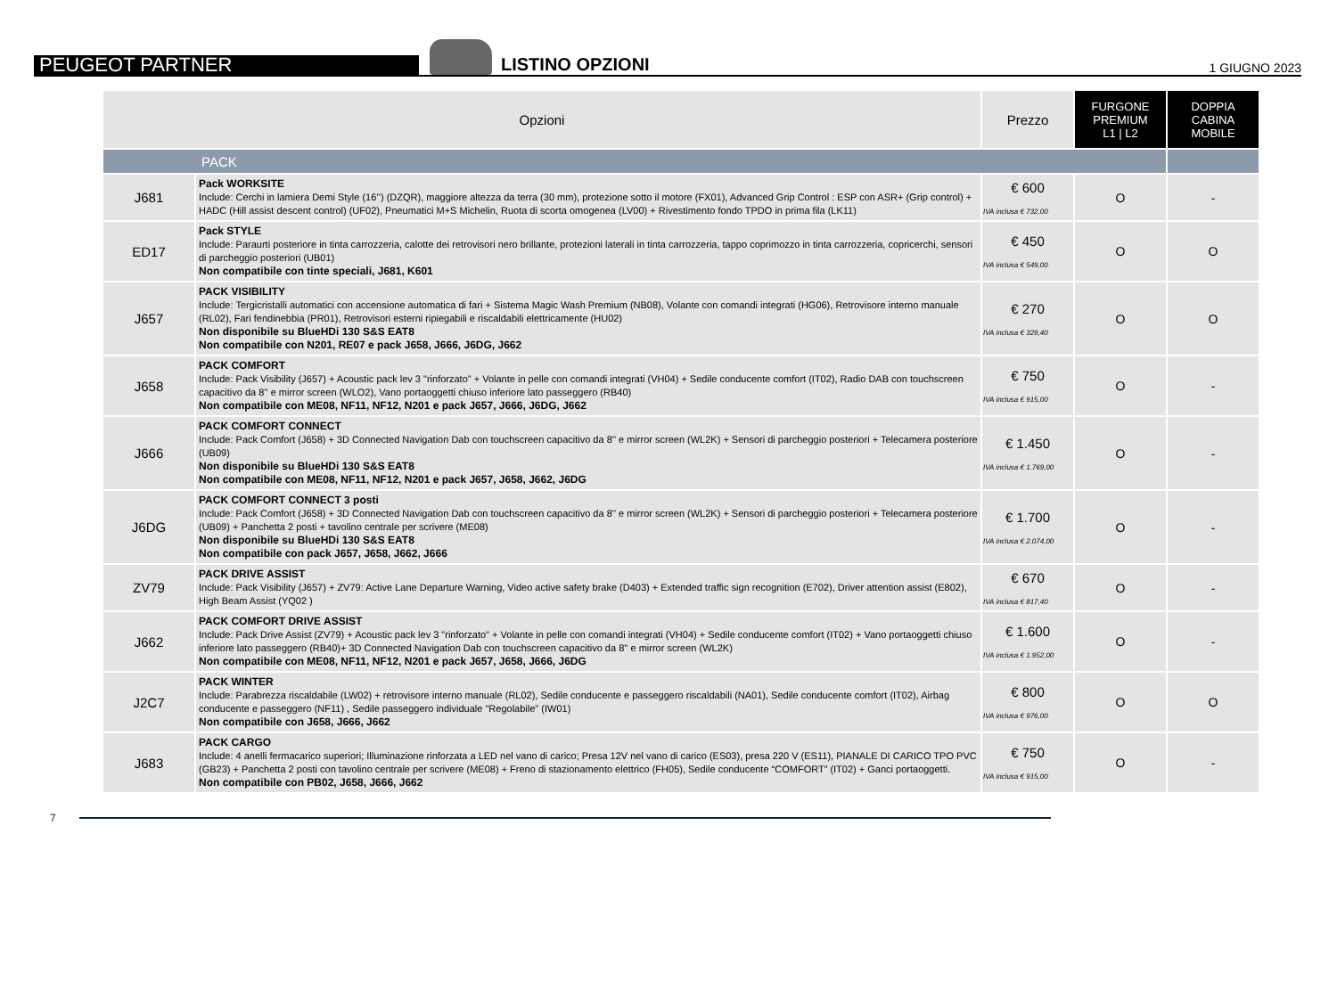PEUGEOT PARTNER
LISTINO OPZIONI
1 GIUGNO 2023
| Opzioni | | Prezzo | FURGONE PREMIUM L1 / L2 | DOPPIA CABINA MOBILE |
| --- | --- | --- | --- | --- |
| PACK | | | | |
| J681 | Pack WORKSITE Include: Cerchi in lamiera Demi Style (16’’) (DZQR), maggiore altezza da terra (30 mm), protezione sotto il motore (FX01), Advanced Grip Control : ESP con ASR+ (Grip control) + HADC (Hill assist descent control) (UF02), Pneumatici M+S Michelin, Ruota di scorta omogenea (LV00) + Rivestimento fondo TPDO in prima fila (LK11) | € 600 IVA inclusa € 732,00 | O | - |
| ED17 | Pack STYLE Include: Paraurti posteriore in tinta carrozzeria, calotte dei retrovisori nero brillante, protezioni laterali in tinta carrozzeria, tappo coprimozzo in tinta carrozzeria, copricerchi, sensori di parcheggio posteriori (UB01) Non compatibile con tinte speciali, J681, K601 | € 450 IVA inclusa € 549,00 | O | O |
| J657 | PACK VISIBILITY Include: Tergicristalli automatici con accensione automatica di fari + Sistema Magic Wash Premium (NB08), Volante con comandi integrati (HG06), Retrovisore interno manuale (RL02), Fari fendinebbia (PR01), Retrovisori esterni ripiegabili e riscaldabili elettricamente (HU02) Non disponibile su BlueHDi 130 S&S EAT8 Non compatibile con N201, RE07 e pack J658, J666, J6DG, J662 | € 270 IVA inclusa € 329,40 | O | O |
| J658 | PACK COMFORT Include: Pack Visibility (J657) + Acoustic pack lev 3 "rinforzato" + Volante in pelle con comandi integrati (VH04) + Sedile conducente comfort (IT02), Radio DAB con touchscreen capacitivo da 8'' e mirror screen (WLO2), Vano portaoggetti chiuso inferiore lato passeggero (RB40) Non compatibile con ME08, NF11, NF12, N201 e pack J657, J666, J6DG, J662 | € 750 IVA inclusa € 915,00 | O | - |
| J666 | PACK COMFORT CONNECT Include: Pack Comfort (J658) + 3D Connected Navigation Dab con touchscreen capacitivo da 8'' e mirror screen (WL2K) + Sensori di parcheggio posteriori + Telecamera posteriore (UB09) Non disponibile su BlueHDi 130 S&S EAT8 Non compatibile con ME08, NF11, NF12, N201 e pack J657, J658, J662, J6DG | € 1.450 IVA inclusa € 1.769,00 | O | - |
| J6DG | PACK COMFORT CONNECT 3 posti Include: Pack Comfort (J658) + 3D Connected Navigation Dab con touchscreen capacitivo da 8'' e mirror screen (WL2K) + Sensori di parcheggio posteriori + Telecamera posteriore (UB09) + Panchetta 2 posti + tavolino centrale per scrivere (ME08) Non disponibile su BlueHDi 130 S&S EAT8 Non compatibile con pack J657, J658, J662, J666 | € 1.700 IVA inclusa € 2.074,00 | O | - |
| ZV79 | PACK DRIVE ASSIST Include: Pack Visibility (J657) + ZV79: Active Lane Departure Warning, Video active safety brake (D403) + Extended traffic sign recognition (E702), Driver attention assist (E802), High Beam Assist (YQ02 ) | € 670 IVA inclusa € 817,40 | O | - |
| J662 | PACK COMFORT DRIVE ASSIST Include: Pack Drive Assist (ZV79) + Acoustic pack lev 3 "rinforzato" + Volante in pelle con comandi integrati (VH04) + Sedile conducente comfort (IT02) + Vano portaoggetti chiuso inferiore lato passeggero (RB40)+ 3D Connected Navigation Dab con touchscreen capacitivo da 8'' e mirror screen (WL2K) Non compatibile con ME08, NF11, NF12, N201 e pack J657, J658, J666, J6DG | € 1.600 IVA inclusa € 1.952,00 | O | - |
| J2C7 | PACK WINTER Include: Parabrezza riscaldabile (LW02) + retrovisore interno manuale (RL02), Sedile conducente e passeggero riscaldabili (NA01), Sedile conducente comfort (IT02), Airbag conducente e passeggero (NF11) , Sedile passeggero individuale "Regolabile" (IW01) Non compatibile con J658, J666, J662 | € 800 IVA inclusa € 976,00 | O | O |
| J683 | PACK CARGO Include: 4 anelli fermacarico superiori; Illuminazione rinforzata a LED nel vano di carico; Presa 12V nel vano di carico (ES03), presa 220 V (ES11), PIANALE DI CARICO TPO PVC (GB23) + Panchetta 2 posti con tavolino centrale per scrivere (ME08) + Freno di stazionamento elettrico (FH05), Sedile conducente “COMFORT” (IT02) + Ganci portaoggetti. Non compatibile con PB02, J658, J666, J662 | € 750 IVA inclusa € 915,00 | O | - |
7